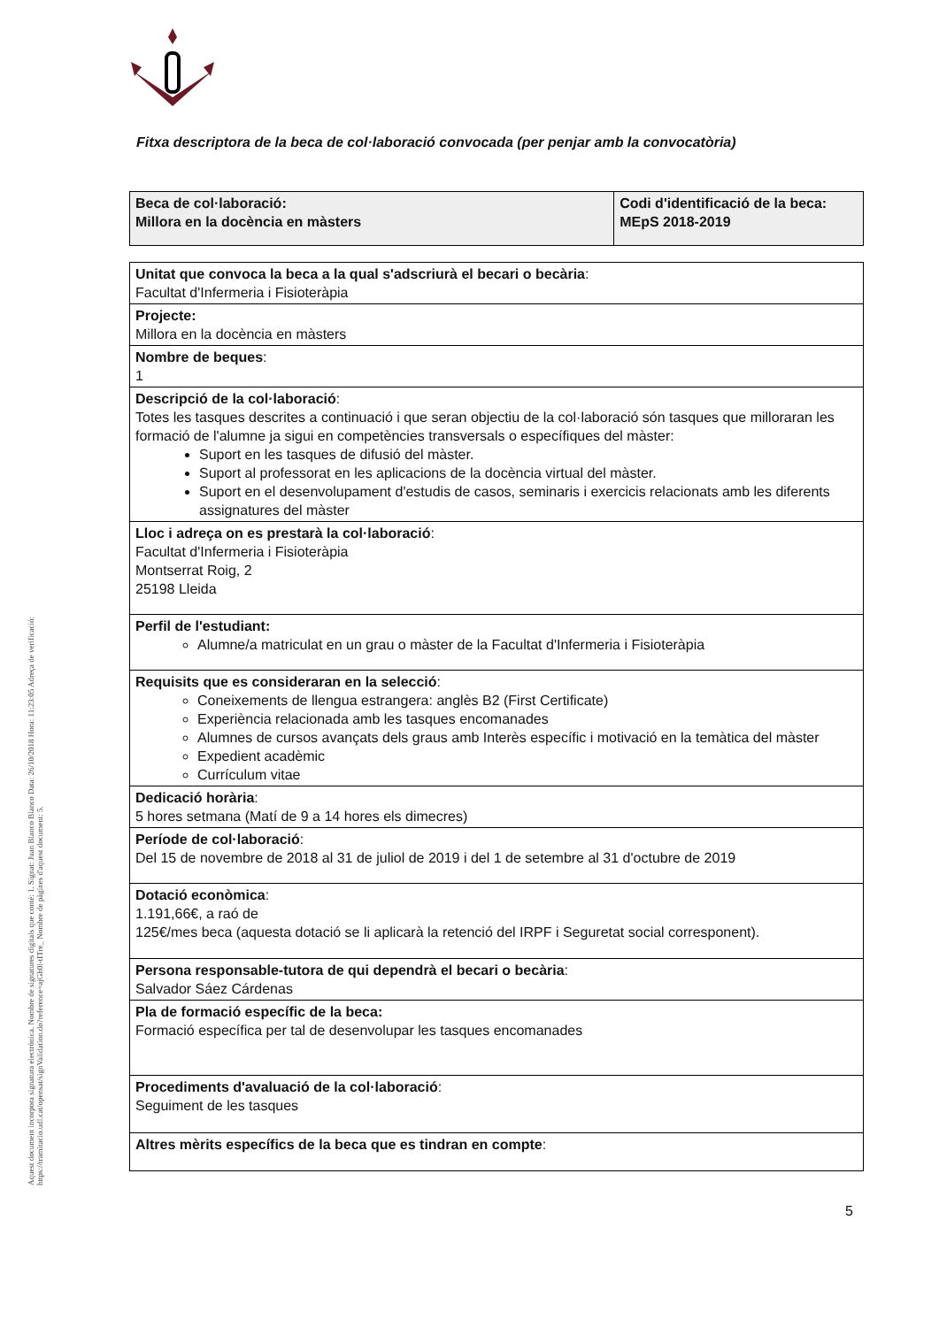Aquest document incorpora signatura electrònica. Nombre de signatures digitals que conté: 1. Signat: Juan Blanco Blanco Data: 26/10/2018 Hora: 11:23:05 Adreça de verificació: https://tramitacio.udl.cat/opensat/signValidation.do?reference=ajGh0l-tITre_ Nombre de pàgines d'aquest document: 5.
Fitxa descriptora de la beca de col·laboració convocada (per penjar amb la convocatòria)
| Beca de col·laboració: Millora en la docència en màsters | Codi d'identificació de la beca: MEpS 2018-2019 |
| Unitat que convoca la beca a la qual s'adscriurà el becari o becària : Facultat d'Infermeria i Fisioteràpia |
| Projecte: Millora en la docència en màsters |
| Nombre de beques : 1 |
| Descripció de la col·laboració : Totes les tasques descrites a continuació i que seran objectiu de la col·laboració són tasques que milloraran les formació de l'alumne ja sigui en competències transversals o específiques del màster: Suport en les tasques de difusió del màster. Suport al professorat en les aplicacions de la docència virtual del màster. Suport en el desenvolupament d'estudis de casos, seminaris i exercicis relacionats amb les diferents assignatures del màster |
| Lloc i adreça on es prestarà la col·laboració : Facultat d'Infermeria i Fisioteràpia Montserrat Roig, 2 25198 Lleida |
| Perfil de l'estudiant: Alumne/a matriculat en un grau o màster de la Facultat d'Infermeria i Fisioteràpia |
| Requisits que es consideraran en la selecció : Coneixements de llengua estrangera: anglès B2 (First Certificate) Experiència relacionada amb les tasques encomanades Alumnes de cursos avançats dels graus amb Interès específic i motivació en la temàtica del màster Expedient acadèmic Currículum vitae |
| Dedicació horària : 5 hores setmana (Matí de 9 a 14 hores els dimecres) |
| Període de col·laboració : Del 15 de novembre de 2018 al 31 de juliol de 2019 i del 1 de setembre al 31 d'octubre de 2019 |
| Dotació econòmica : 1.191,66€, a raó de 125€/mes beca (aquesta dotació se li aplicarà la retenció del IRPF i Seguretat social corresponent). |
| Persona responsable-tutora de qui dependrà el becari o becària : Salvador Sáez Cárdenas |
| Pla de formació específic de la beca: Formació específica per tal de desenvolupar les tasques encomanades |
| Procediments d'avaluació de la col·laboració : Seguiment de les tasques |
| Altres mèrits específics de la beca que es tindran en compte : |
5